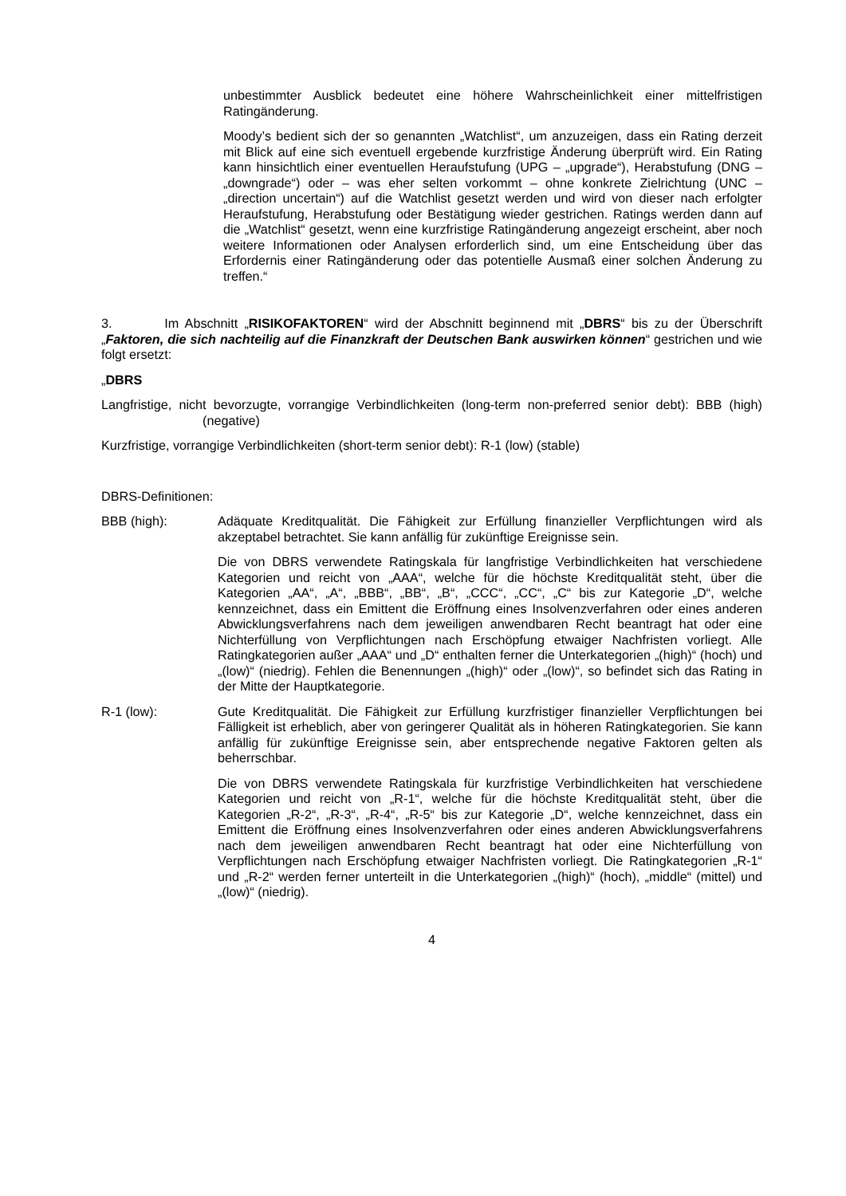unbestimmter Ausblick bedeutet eine höhere Wahrscheinlichkeit einer mittelfristigen Ratingänderung.
Moody’s bedient sich der so genannten „Watchlist“, um anzuzeigen, dass ein Rating derzeit mit Blick auf eine sich eventuell ergebende kurzfristige Änderung überprüft wird. Ein Rating kann hinsichtlich einer eventuellen Heraufstufung (UPG – „upgrade“), Herabstufung (DNG – „downgrade“) oder – was eher selten vorkommt – ohne konkrete Zielrichtung (UNC – „direction uncertain“) auf die Watchlist gesetzt werden und wird von dieser nach erfolgter Heraufstufung, Herabstufung oder Bestätigung wieder gestrichen. Ratings werden dann auf die „Watchlist“ gesetzt, wenn eine kurzfristige Ratingänderung angezeigt erscheint, aber noch weitere Informationen oder Analysen erforderlich sind, um eine Entscheidung über das Erfordernis einer Ratingänderung oder das potentielle Ausmaß einer solchen Änderung zu treffen.“
3. Im Abschnitt „RISIKOFAKTOREN“ wird der Abschnitt beginnend mit „DBRS“ bis zu der Überschrift „Faktoren, die sich nachteilig auf die Finanzkraft der Deutschen Bank auswirken können“ gestrichen und wie folgt ersetzt:
„DBRS
Langfristige, nicht bevorzugte, vorrangige Verbindlichkeiten (long-term non-preferred senior debt): BBB (high) (negative)
Kurzfristige, vorrangige Verbindlichkeiten (short-term senior debt): R-1 (low) (stable)
DBRS-Definitionen:
BBB (high): Adäquate Kreditqualität. Die Fähigkeit zur Erfüllung finanzieller Verpflichtungen wird als akzeptabel betrachtet. Sie kann anfällig für zukünftige Ereignisse sein.
Die von DBRS verwendete Ratingskala für langfristige Verbindlichkeiten hat verschiedene Kategorien und reicht von „AAA“, welche für die höchste Kreditqualität steht, über die Kategorien „AA“, „A“, „BBB“, „BB“, „B“, „CCC“, „CC“, „C“ bis zur Kategorie „D“, welche kennzeichnet, dass ein Emittent die Eröffnung eines Insolvenzverfahren oder eines anderen Abwicklungsverfahrens nach dem jeweiligen anwendbaren Recht beantragt hat oder eine Nichterfüllung von Verpflichtungen nach Erschöpfung etwaiger Nachfristen vorliegt. Alle Ratingkategorien außer „AAA“ und „D“ enthalten ferner die Unterkategorien „(high)“ (hoch) und „(low)“ (niedrig). Fehlen die Benennungen „(high)“ oder „(low)“, so befindet sich das Rating in der Mitte der Hauptkategorie.
R-1 (low): Gute Kreditqualität. Die Fähigkeit zur Erfüllung kurzfristiger finanzieller Verpflichtungen bei Fälligkeit ist erheblich, aber von geringerer Qualität als in höheren Ratingkategorien. Sie kann anfällig für zukünftige Ereignisse sein, aber entsprechende negative Faktoren gelten als beherrschbar.
Die von DBRS verwendete Ratingskala für kurzfristige Verbindlichkeiten hat verschiedene Kategorien und reicht von „R-1“, welche für die höchste Kreditqualität steht, über die Kategorien „R-2“, „R-3“, „R-4“, „R-5“ bis zur Kategorie „D“, welche kennzeichnet, dass ein Emittent die Eröffnung eines Insolvenzverfahren oder eines anderen Abwicklungsverfahrens nach dem jeweiligen anwendbaren Recht beantragt hat oder eine Nichterfüllung von Verpflichtungen nach Erschöpfung etwaiger Nachfristen vorliegt. Die Ratingkategorien „R-1“ und „R-2“ werden ferner unterteilt in die Unterkategorien „(high)“ (hoch), „middle“ (mittel) und „(low)“ (niedrig).
4